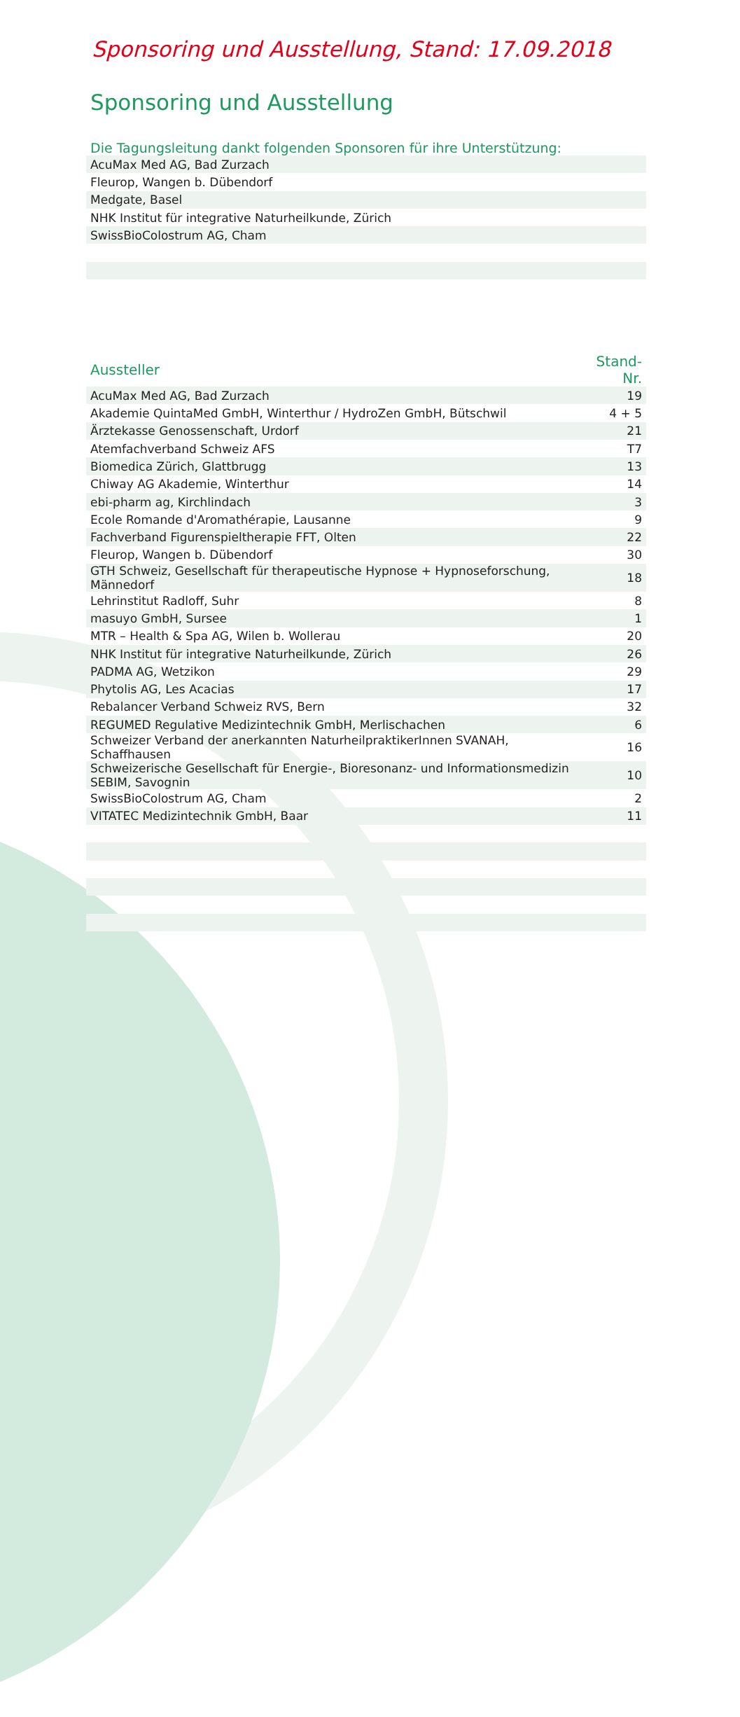Sponsoring und Ausstellung, Stand: 17.09.2018
Sponsoring und Ausstellung
Die Tagungsleitung dankt folgenden Sponsoren für ihre Unterstützung:
| AcuMax Med AG, Bad Zurzach |
| Fleurop, Wangen b. Dübendorf |
| Medgate, Basel |
| NHK Institut für integrative Naturheilkunde, Zürich |
| SwissBioColostrum AG, Cham |
| Aussteller | Stand-Nr. |
| --- | --- |
| AcuMax Med AG, Bad Zurzach | 19 |
| Akademie QuintaMed GmbH, Winterthur / HydroZen GmbH, Bütschwil | 4 + 5 |
| Ärztekasse Genossenschaft, Urdorf | 21 |
| Atemfachverband Schweiz AFS | T7 |
| Biomedica Zürich, Glattbrugg | 13 |
| Chiway AG Akademie, Winterthur | 14 |
| ebi-pharm ag, Kirchlindach | 3 |
| Ecole Romande d'Aromathérapie, Lausanne | 9 |
| Fachverband Figurenspieltherapie FFT, Olten | 22 |
| Fleurop, Wangen b. Dübendorf | 30 |
| GTH Schweiz, Gesellschaft für therapeutische Hypnose + Hypnoseforschung, Männedorf | 18 |
| Lehrinstitut Radloff, Suhr | 8 |
| masuyo GmbH, Sursee | 1 |
| MTR – Health & Spa AG, Wilen b. Wollerau | 20 |
| NHK Institut für integrative Naturheilkunde, Zürich | 26 |
| PADMA AG, Wetzikon | 29 |
| Phytolis AG, Les Acacias | 17 |
| Rebalancer Verband Schweiz RVS, Bern | 32 |
| REGUMED Regulative Medizintechnik GmbH, Merlischachen | 6 |
| Schweizer Verband der anerkannten NaturheilpraktikerInnen SVANAH, Schaffhausen | 16 |
| Schweizerische Gesellschaft für Energie-, Bioresonanz- und Informationsmedizin SEBIM, Savognin | 10 |
| SwissBioColostrum AG, Cham | 2 |
| VITATEC Medizintechnik GmbH, Baar | 11 |